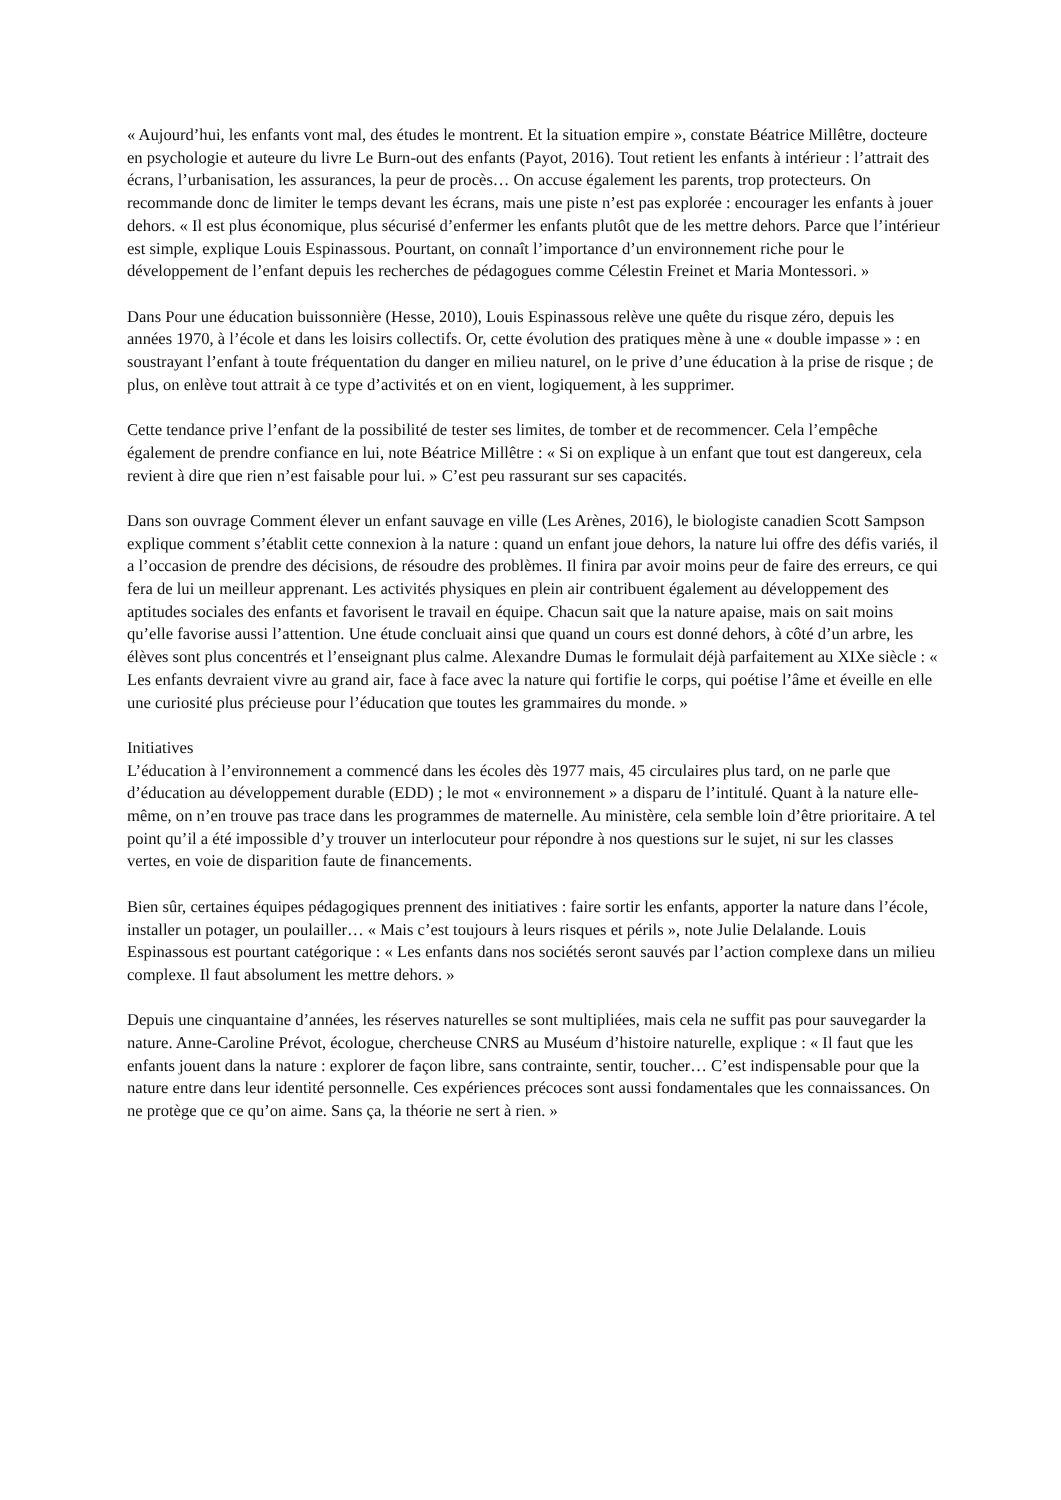« Aujourd’hui, les enfants vont mal, des études le montrent. Et la situation empire », constate Béatrice Millêtre, docteure en psychologie et auteure du livre Le Burn-out des enfants (Payot, 2016). Tout retient les enfants à intérieur : l’attrait des écrans, l’urbanisation, les assurances, la peur de procès… On accuse également les parents, trop protecteurs. On recommande donc de limiter le temps devant les écrans, mais une piste n’est pas explorée : encourager les enfants à jouer dehors. « Il est plus économique, plus sécurisé d’enfermer les enfants plutôt que de les mettre dehors. Parce que l’intérieur est simple, explique Louis Espinassous. Pourtant, on connaît l’importance d’un environnement riche pour le développement de l’enfant depuis les recherches de pédagogues comme Célestin Freinet et Maria Montessori. »
Dans Pour une éducation buissonnière (Hesse, 2010), Louis Espinassous relève une quête du risque zéro, depuis les années 1970, à l’école et dans les loisirs collectifs. Or, cette évolution des pratiques mène à une « double impasse » : en soustrayant l’enfant à toute fréquentation du danger en milieu naturel, on le prive d’une éducation à la prise de risque ; de plus, on enlève tout attrait à ce type d’activités et on en vient, logiquement, à les supprimer.
Cette tendance prive l’enfant de la possibilité de tester ses limites, de tomber et de recommencer. Cela l’empêche également de prendre confiance en lui, note Béatrice Millêtre : « Si on explique à un enfant que tout est dangereux, cela revient à dire que rien n’est faisable pour lui. » C’est peu rassurant sur ses capacités.
Dans son ouvrage Comment élever un enfant sauvage en ville (Les Arènes, 2016), le biologiste canadien Scott Sampson explique comment s’établit cette connexion à la nature : quand un enfant joue dehors, la nature lui offre des défis variés, il a l’occasion de prendre des décisions, de résoudre des problèmes. Il finira par avoir moins peur de faire des erreurs, ce qui fera de lui un meilleur apprenant. Les activités physiques en plein air contribuent également au développement des aptitudes sociales des enfants et favorisent le travail en équipe. Chacun sait que la nature apaise, mais on sait moins qu’elle favorise aussi l’attention. Une étude concluait ainsi que quand un cours est donné dehors, à côté d’un arbre, les élèves sont plus concentrés et l’enseignant plus calme. Alexandre Dumas le formulait déjà parfaitement au XIXe siècle : « Les enfants devraient vivre au grand air, face à face avec la nature qui fortifie le corps, qui poétise l’âme et éveille en elle une curiosité plus précieuse pour l’éducation que toutes les grammaires du monde. »
Initiatives
L’éducation à l’environnement a commencé dans les écoles dès 1977 mais, 45 circulaires plus tard, on ne parle que d’éducation au développement durable (EDD) ; le mot « environnement » a disparu de l’intitulé. Quant à la nature elle-même, on n’en trouve pas trace dans les programmes de maternelle. Au ministère, cela semble loin d’être prioritaire. A tel point qu’il a été impossible d’y trouver un interlocuteur pour répondre à nos questions sur le sujet, ni sur les classes vertes, en voie de disparition faute de financements.
Bien sûr, certaines équipes pédagogiques prennent des initiatives : faire sortir les enfants, apporter la nature dans l’école, installer un potager, un poulailler… « Mais c’est toujours à leurs risques et périls », note Julie Delalande. Louis Espinassous est pourtant catégorique : « Les enfants dans nos sociétés seront sauvés par l’action complexe dans un milieu complexe. Il faut absolument les mettre dehors. »
Depuis une cinquantaine d’années, les réserves naturelles se sont multipliées, mais cela ne suffit pas pour sauvegarder la nature. Anne-Caroline Prévot, écologue, chercheuse CNRS au Muséum d’histoire naturelle, explique : « Il faut que les enfants jouent dans la nature : explorer de façon libre, sans contrainte, sentir, toucher… C’est indispensable pour que la nature entre dans leur identité personnelle. Ces expériences précoces sont aussi fondamentales que les connaissances. On ne protège que ce qu’on aime. Sans ça, la théorie ne sert à rien. »